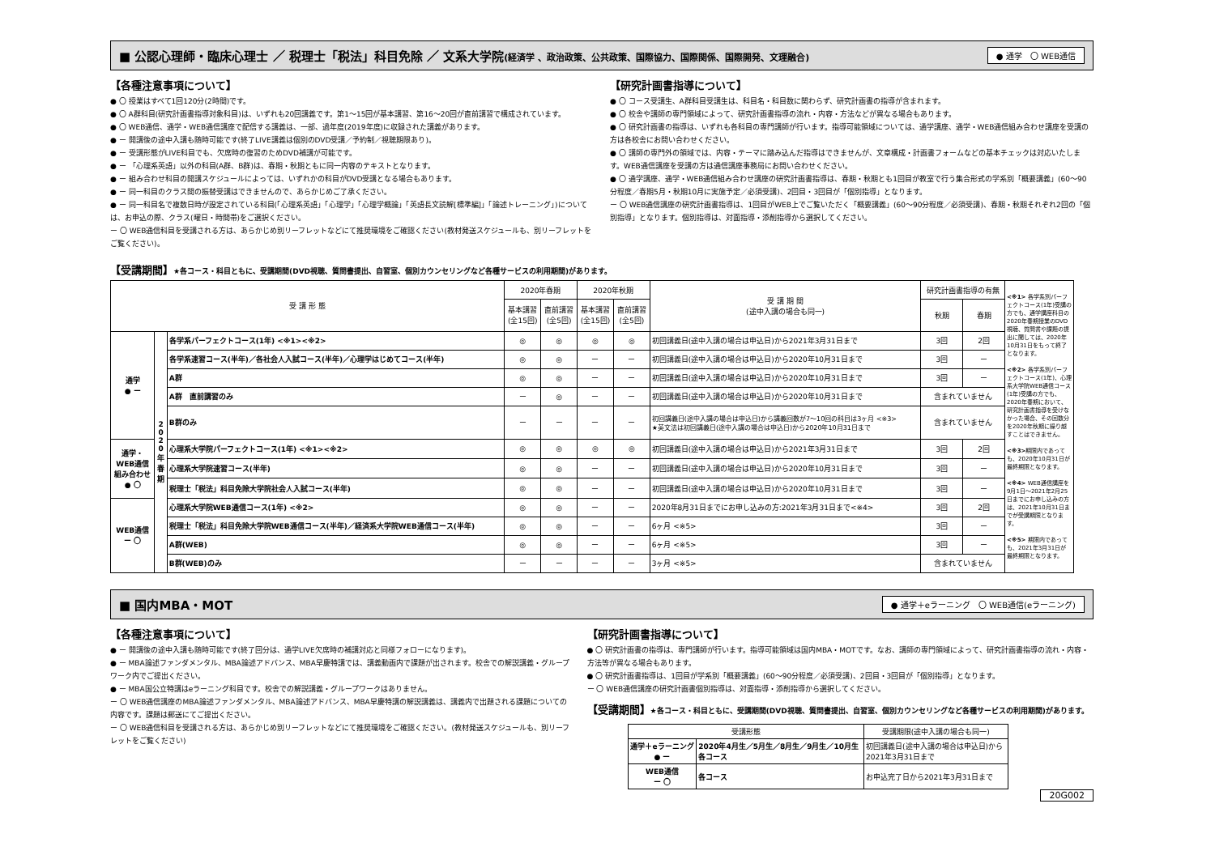■ 公認心理師・臨床心理士 ／ 税理士「税法」科目免除 ／ 文系大学院(経済学 、政治政策、公共政策、国際協力、国際関係、国際開発、文理融合) ● 通学　〇 WEB通信
【各種注意事項について】
● 〇 授業はすべて1回120分(2時間)です。
● 〇 A群科目(研究計画書指導対象科目)は、いずれも20回講義です。第1～15回が基本講習、第16～20回が直前講習で構成されています。
● 〇 WEB通信、通学・WEB通信講座で配信する講義は、一部、過年度(2019年度)に収録された講義があります。
● ー 開講後の途中入講も随時可能です(終了LIVE講義は個別のDVD受講／予約制／視聴期限あり)。
● ー 受講形態がLIVE科目でも、欠席時の復習のためDVD補講が可能です。
● ー 「心理系英語」以外の科目(A群、B群)は、春期・秋期ともに同一内容のテキストとなります。
● ー 組み合わせ科目の開講スケジュールによっては、いずれかの科目がDVD受講となる場合もあります。
● ー 同一科目のクラス間の振替受講はできませんので、あらかじめご了承ください。
● ー 同一科目名で複数日時が設定されている科目(「心理系英語」「心理学」「心理学概論」「英語長文読解[標準編]」「論述トレーニング」)については、お申込の際、クラス(曜日・時間帯)をご選択ください。
ー 〇 WEB通信科目を受講される方は、あらかじめ別リーフレットなどにて推奨環境をご確認ください(教材発送スケジュールも、別リーフレットをご覧ください)。
【研究計画書指導について】
● 〇 コース受講生、A群科目受講生は、科目名・科目数に関わらず、研究計画書の指導が含まれます。
● 〇 校舎や講師の専門領域によって、研究計画書指導の流れ・内容・方法などが異なる場合もあります。
● 〇 研究計画書の指導は、いずれも各科目の専門講師が行います。指導可能領域については、通学講座、通学・WEB通信組み合わせ講座を受講の方は各校舎にお問い合わせください。
● 〇 講師の専門外の領域では、内容・テーマに踏み込んだ指導はできませんが、文章構成・計画書フォームなどの基本チェックは対応いたします。WEB通信講座を受講の方は通信講座事務局にお問い合わせください。
● 〇 通学講座、通学・WEB通信組み合わせ講座の研究計画書指導は、春期・秋期とも1回目が教室で行う集合形式の学系別「概要講義」(60～90分程度／春期5月・秋期10月に実施予定／必須受講)、2回目・3回目が「個別指導」となります。
ー 〇 WEB通信講座の研究計画書指導は、1回目がWEB上でご覧いただく「概要講義」(60～90分程度／必須受講)、春期・秋期それぞれ2回の「個別指導」となります。個別指導は、対面指導・添削指導から選択してください。
【受講期間】★各コース・科目ともに、受講期間(DVD視聴、質問書提出、自習室、個別カウンセリングなど各種サービスの利用期間)があります。
| 受 講 形 態 | | | 2020年春期 | | 2020年秋期 | | 受 講 期 間 (途中入講の場合も同一) | 研究計画書指導の有無 | |
| --- | --- | --- | --- | --- | --- | --- | --- | --- | --- |
| | | | 基本講習 (全15回) | 直前講習 (全5回) | 基本講習 (全15回) | 直前講習 (全5回) | | | |
| | | | | | | | | 秋期 | 春期 |
| 通学 ● ー | 2 0 2 0 年 春 期 | 各学系パーフェクトコース(1年) <※1><※2> | ◎ | ◎ | ◎ | ◎ | 初回講義日(途中入講の場合は申込日)から2021年3月31日まで | 3回 | 2回 |
| | | 各学系速習コース(半年)／各社会人入試コース(半年)／心理学はじめてコース(半年) | ◎ | ◎ | ー | ー | 初回講義日(途中入講の場合は申込日)から2020年10月31日まで | 3回 | ー |
| | | A群 | ◎ | ◎ | ー | ー | 初回講義日(途中入講の場合は申込日)から2020年10月31日まで | 3回 | ー |
| | | A群 直前講習のみ | ー | ◎ | ー | ー | 初回講義日(途中入講の場合は申込日)から2020年10月31日まで | 含まれていません | |
| | | B群のみ | ー | ー | ー | ー | 初回講義日(途中入講の場合は申込日)から講義回数が7～10回の科目は3ヶ月 <※3> ★英文法は初回講義日(途中入講の場合は申込日)から2020年10月31日まで | 含まれていません | |
| 通学・ WEB通信 組み合わせ ● 〇 | | 心理系大学院パーフェクトコース(1年) <※1><※2> | ◎ | ◎ | ◎ | ◎ | 初回講義日(途中入講の場合は申込日)から2021年3月31日まで | 3回 | 2回 |
| | | 心理系大学院速習コース(半年) | ◎ | ◎ | ー | ー | 初回講義日(途中入講の場合は申込日)から2020年10月31日まで | 3回 | ー |
| | | 税理士「税法」科目免除大学院社会人入試コース(半年) | ◎ | ◎ | ー | ー | 初回講義日(途中入講の場合は申込日)から2020年10月31日まで | 3回 | ー |
| WEB通信 ー 〇 | | 心理系大学院WEB通信コース(1年) <※2> | ◎ | ◎ | ー | ー | 2020年8月31日までにお申し込みの方:2021年3月31日まで<※4> | 3回 | 2回 |
| | | 税理士「税法」科目免除大学院WEB通信コース(半年)／経済系大学院WEB通信コース(半年) | ◎ | ◎ | ー | ー | 6ヶ月 <※5> | 3回 | ー |
| | | A群(WEB) | ◎ | ◎ | ー | ー | 6ヶ月 <※5> | 3回 | ー |
| | | B群(WEB)のみ | ー | ー | ー | ー | 3ヶ月 <※5> | 含まれていません | |
<※1> 各学系別パーフェクトコース(1年)受講の方でも、通学講座科目の2020年春期授業のDVD視聴、質問書や課題の提出に関しては、2020年10月31日をもって終了となります。
<※2> 各学系別パーフェクトコース(1年)、心理系大学院WEB通信コース(1年)受講の方でも、2020年春期において、研究計画書指導を受けなかった場合、その回数分を2020年秋期に繰り越すことはできません。
<※3>期限内であっても、2020年10月31日が最終期限となります。
<※4> WEB通信講座を9月1日～2021年2月25日までにお申し込みの方は、2021年10月31日までが受講期限となります。
<※5> 期限内であっても、2021年3月31日が最終期限となります。
■ 国内MBA・MOT ● 通学＋eラーニング　〇 WEB通信(eラーニング)
【各種注意事項について】
● ー 開講後の途中入講も随時可能です(終了回分は、通学LIVE欠席時の補講対応と同様フォローになります)。
● ー MBA論述ファンダメンタル、MBA論述アドバンス、MBA早慶特講では、講義動画内で課題が出されます。校舎での解説講義・グループワーク内でご提出ください。
● ー MBA国公立特講はeラーニング科目です。校舎での解説講義・グループワークはありません。
ー 〇 WEB通信講座のMBA論述ファンダメンタル、MBA論述アドバンス、MBA早慶特講の解説講義は、講義内で出題される課題についての内容です。課題は郵送にてご提出ください。
ー 〇 WEB通信科目を受講される方は、あらかじめ別リーフレットなどにて推奨環境をご確認ください。(教材発送スケジュールも、別リーフレットをご覧ください)
【研究計画書指導について】
● 〇 研究計画書の指導は、専門講師が行います。指導可能領域は国内MBA・MOTです。なお、講師の専門領域によって、研究計画書指導の流れ・内容・方法等が異なる場合もあります。
● 〇 研究計画書指導は、1回目が学系別「概要講義」(60～90分程度／必須受講)、2回目・3回目が「個別指導」となります。
ー 〇 WEB通信講座の研究計画書個別指導は、対面指導・添削指導から選択してください。
【受講期間】★各コース・科目ともに、受講期間(DVD視聴、質問書提出、自習室、個別カウンセリングなど各種サービスの利用期間)があります。
| 受講形態 | | 受講期限(途中入講の場合も同一) |
| --- | --- | --- |
| 通学＋eラーニング ● ー | 2020年4月生／5月生／8月生／9月生／10月生 各コース | 初回講義日(途中入講の場合は申込日)から 2021年3月31日まで |
| WEB通信 ー 〇 | 各コース | お申込完了日から2021年3月31日まで |
20G002